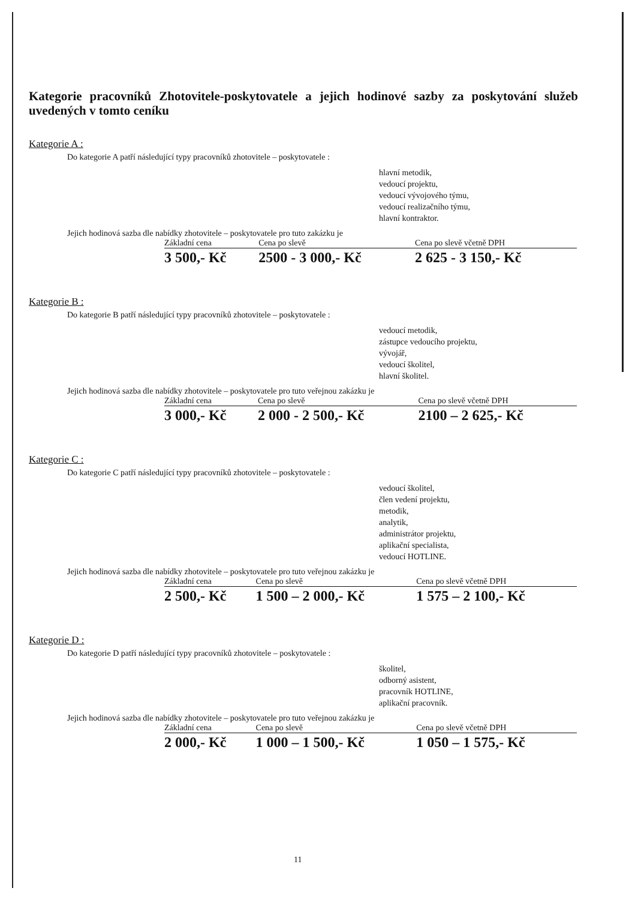Kategorie pracovníků Zhotovitele-poskytovatele a jejich hodinové sazby za poskytování služeb uvedených v tomto ceníku
Kategorie A :
Do kategorie A patří následující typy pracovníků zhotovitele – poskytovatele :
hlavní metodik,
vedoucí projektu,
vedoucí vývojového týmu,
vedoucí realizačního týmu,
hlavní kontraktor.
Jejich hodinová sazba dle nabídky zhotovitele – poskytovatele pro tuto zakázku je
| Základní cena | Cena po slevě | Cena po slevě včetně DPH |
| --- | --- | --- |
| 3 500,- Kč | 2500 - 3 000,- Kč | 2 625 - 3 150,- Kč |
Kategorie B :
Do kategorie B patří následující typy pracovníků zhotovitele – poskytovatele :
vedoucí metodik,
zástupce vedoucího projektu,
vývojář,
vedoucí školitel,
hlavní školitel.
Jejich hodinová sazba dle nabídky zhotovitele – poskytovatele pro tuto veřejnou zakázku je
| Základní cena | Cena po slevě | Cena po slevě včetně DPH |
| --- | --- | --- |
| 3 000,- Kč | 2 000 - 2 500,- Kč | 2100 – 2 625,- Kč |
Kategorie C :
Do kategorie C patří následující typy pracovníků zhotovitele – poskytovatele :
vedoucí školitel,
člen vedení projektu,
metodik,
analytik,
administrátor projektu,
aplikační specialista,
vedoucí HOTLINE.
Jejich hodinová sazba dle nabídky zhotovitele – poskytovatele pro tuto veřejnou zakázku je
| Základní cena | Cena po slevě | Cena po slevě včetně DPH |
| --- | --- | --- |
| 2 500,- Kč | 1 500 – 2 000,- Kč | 1 575 – 2 100,- Kč |
Kategorie D :
Do kategorie D patří následující typy pracovníků zhotovitele – poskytovatele :
školitel,
odborný asistent,
pracovník HOTLINE,
aplikační pracovník.
Jejich hodinová sazba dle nabídky zhotovitele – poskytovatele pro tuto veřejnou zakázku je
| Základní cena | Cena po slevě | Cena po slevě včetně DPH |
| --- | --- | --- |
| 2 000,- Kč | 1 000 – 1 500,- Kč | 1 050 – 1 575,- Kč |
11